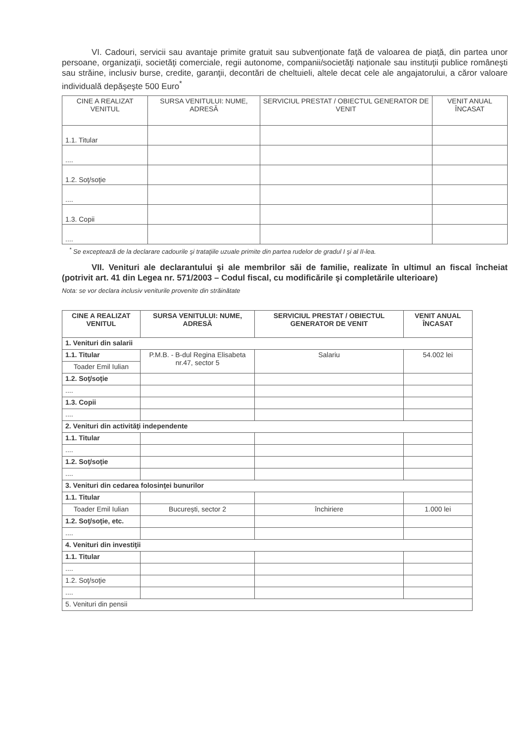VI. Cadouri, servicii sau avantaje primite gratuit sau subvenţionate faţă de valoarea de piaţă, din partea unor persoane, organizaţii, societăţi comerciale, regii autonome, companii/societăţi naţionale sau instituţii publice româneşti sau străine, inclusiv burse, credite, garanţii, decontări de cheltuieli, altele decat cele ale angajatorului, a căror valoare individuală depăşeşte 500 Euro<sup>*</sup>
| CINE A REALIZAT VENITUL | SURSA VENITULUI: NUME, ADRESĂ | SERVICIUL PRESTAT / OBIECTUL GENERATOR DE VENIT | VENIT ANUAL ÎNCASAT |
| --- | --- | --- | --- |
| 1.1. Titular | | | |
| .... | | | |
| 1.2. Soţ/soţie | | | |
| .... | | | |
| 1.3. Copii | | | |
| .... | | | |
<sup>*</sup> Se exceptează de la declarare cadourile şi trataţiile uzuale primite din partea rudelor de gradul I şi al II-lea.
VII. Venituri ale declarantului şi ale membrilor săi de familie, realizate în ultimul an fiscal încheiat (potrivit art. 41 din Legea nr. 571/2003 – Codul fiscal, cu modificările şi completările ulterioare)
Nota: se vor declara inclusiv veniturile provenite din străinătate
| CINE A REALIZAT VENITUL | SURSA VENITULUI: NUME, ADRESĂ | SERVICIUL PRESTAT / OBIECTUL GENERATOR DE VENIT | VENIT ANUAL ÎNCASAT |
| --- | --- | --- | --- |
| 1. Venituri din salarii | | | |
| 1.1. Titular | P.M.B. - B-dul Regina Elisabeta nr.47, sector 5 | Salariu | 54.002 lei |
| Toader Emil Iulian | | | |
| 1.2. Soţ/soţie | | | |
| .... | | | |
| 1.3. Copii | | | |
| .... | | | |
| 2. Venituri din activităţi independente | | | |
| 1.1. Titular | | | |
| .... | | | |
| 1.2. Soţ/soţie | | | |
| .... | | | |
| 3. Venituri din cedarea folosinţei bunurilor | | | |
| 1.1. Titular | | | |
| Toader Emil Iulian | București, sector 2 | închiriere | 1.000 lei |
| 1.2. Soţ/soţie, etc. | | | |
| .... | | | |
| 4. Venituri din investiţii | | | |
| 1.1. Titular | | | |
| .... | | | |
| 1.2. Soţ/soţie | | | |
| .... | | | |
| 5. Venituri din pensii | | | |